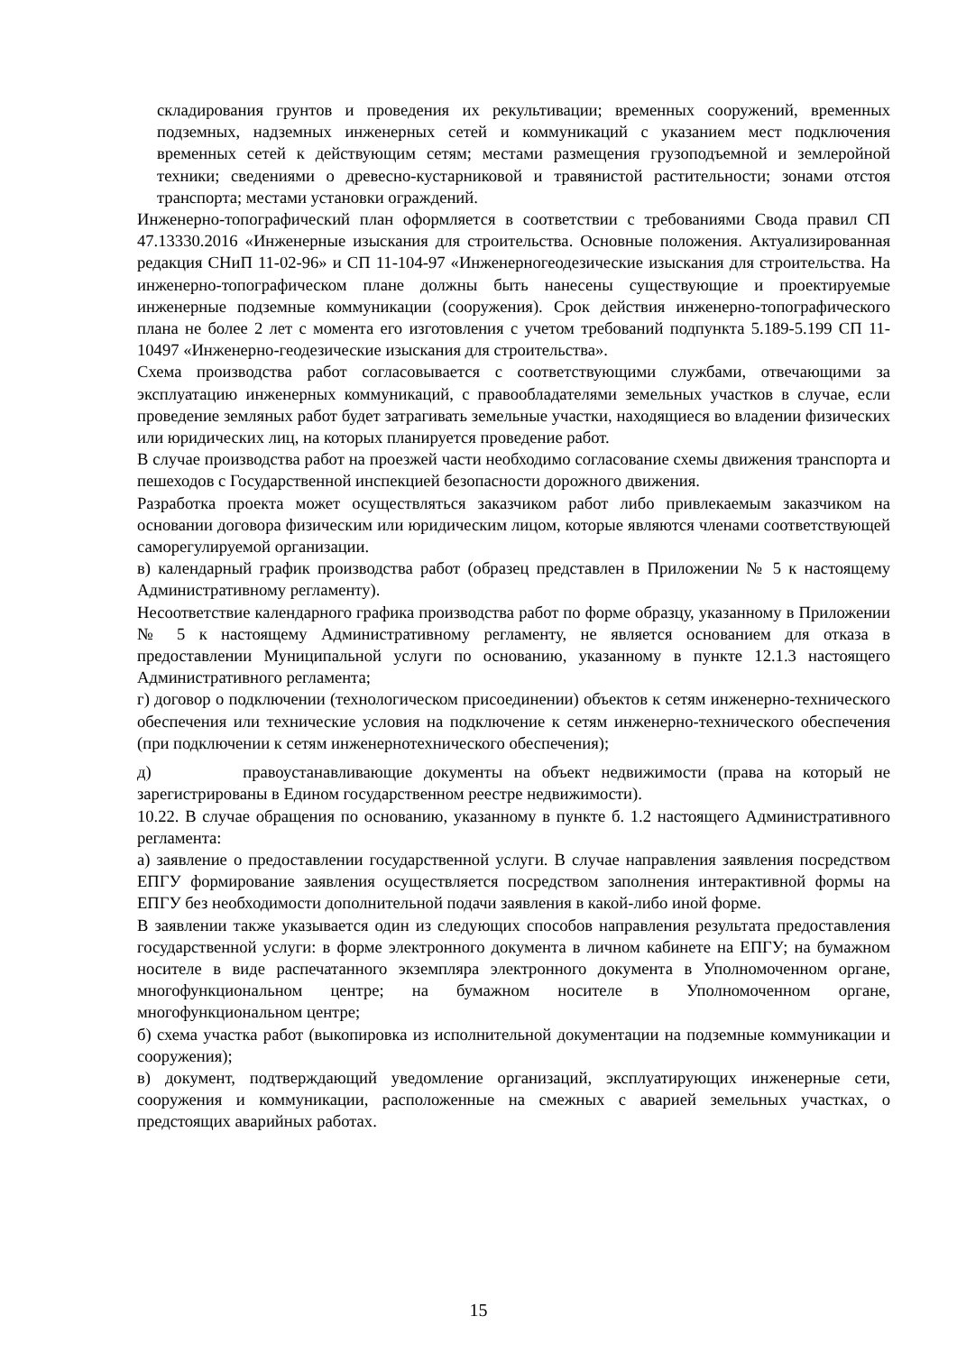складирования грунтов и проведения их рекультивации; временных сооружений, временных подземных, надземных инженерных сетей и коммуникаций с указанием мест подключения временных сетей к действующим сетям; местами размещения грузоподъемной и землеройной техники; сведениями о древесно-кустарниковой и травянистой растительности; зонами отстоя транспорта; местами установки ограждений.
Инженерно-топографический план оформляется в соответствии с требованиями Свода правил СП 47.13330.2016 «Инженерные изыскания для строительства. Основные положения. Актуализированная редакция СНиП 11-02-96» и СП 11-104-97 «Инженерногеодезические изыскания для строительства. На инженерно-топографическом плане должны быть нанесены существующие и проектируемые инженерные подземные коммуникации (сооружения). Срок действия инженерно-топографического плана не более 2 лет с момента его изготовления с учетом требований подпункта 5.189-5.199 СП 11-10497 «Инженерно-геодезические изыскания для строительства».
Схема производства работ согласовывается с соответствующими службами, отвечающими за эксплуатацию инженерных коммуникаций, с правообладателями земельных участков в случае, если проведение земляных работ будет затрагивать земельные участки, находящиеся во владении физических или юридических лиц, на которых планируется проведение работ.
В случае производства работ на проезжей части необходимо согласование схемы движения транспорта и пешеходов с Государственной инспекцией безопасности дорожного движения.
Разработка проекта может осуществляться заказчиком работ либо привлекаемым заказчиком на основании договора физическим или юридическим лицом, которые являются членами соответствующей саморегулируемой организации.
в) календарный график производства работ (образец представлен в Приложении № 5 к настоящему Административному регламенту).
Несоответствие календарного графика производства работ по форме образцу, указанному в Приложении № 5 к настоящему Административному регламенту, не является основанием для отказа в предоставлении Муниципальной услуги по основанию, указанному в пункте 12.1.3 настоящего Административного регламента;
г) договор о подключении (технологическом присоединении) объектов к сетям инженерно-технического обеспечения или технические условия на подключение к сетям инженерно-технического обеспечения (при подключении к сетям инженернотехнического обеспечения);
д) правоустанавливающие документы на объект недвижимости (права на который не зарегистрированы в Едином государственном реестре недвижимости).
10.22. В случае обращения по основанию, указанному в пункте б. 1.2 настоящего Административного регламента:
а) заявление о предоставлении государственной услуги. В случае направления заявления посредством ЕПГУ формирование заявления осуществляется посредством заполнения интерактивной формы на ЕПГУ без необходимости дополнительной подачи заявления в какой-либо иной форме.
В заявлении также указывается один из следующих способов направления результата предоставления государственной услуги: в форме электронного документа в личном кабинете на ЕПГУ; на бумажном носителе в виде распечатанного экземпляра электронного документа в Уполномоченном органе, многофункциональном центре; на бумажном носителе в Уполномоченном органе, многофункциональном центре;
б) схема участка работ (выкопировка из исполнительной документации на подземные коммуникации и сооружения);
в) документ, подтверждающий уведомление организаций, эксплуатирующих инженерные сети, сооружения и коммуникации, расположенные на смежных с аварией земельных участках, о предстоящих аварийных работах.
15